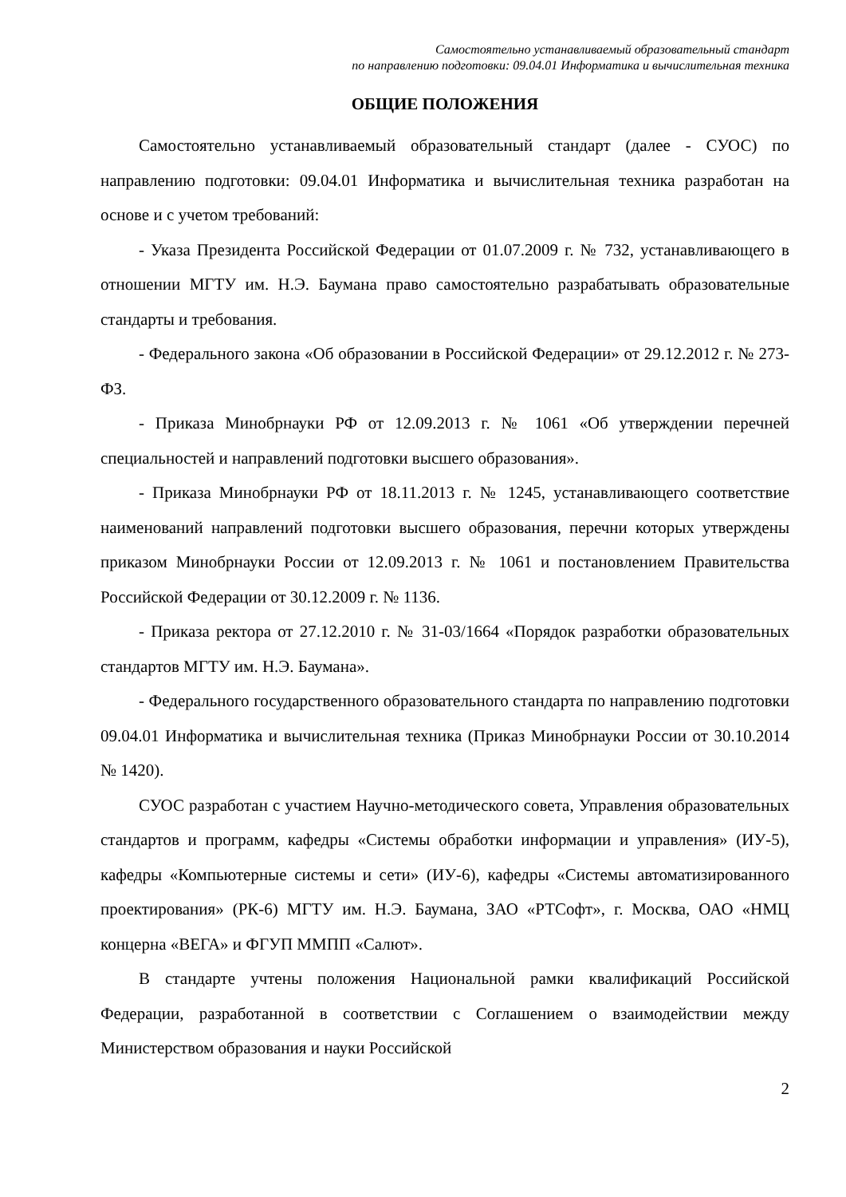Самостоятельно устанавливаемый образовательный стандарт
по направлению подготовки: 09.04.01 Информатика и вычислительная техника
ОБЩИЕ ПОЛОЖЕНИЯ
Самостоятельно устанавливаемый образовательный стандарт (далее - СУОС) по направлению подготовки: 09.04.01 Информатика и вычислительная техника разработан на основе и с учетом требований:
- Указа Президента Российской Федерации от 01.07.2009 г. № 732, устанавливающего в отношении МГТУ им. Н.Э. Баумана право самостоятельно разрабатывать образовательные стандарты и требования.
- Федерального закона «Об образовании в Российской Федерации» от 29.12.2012 г. № 273-ФЗ.
- Приказа Минобрнауки РФ от 12.09.2013 г. № 1061 «Об утверждении перечней специальностей и направлений подготовки высшего образования».
- Приказа Минобрнауки РФ от 18.11.2013 г. № 1245, устанавливающего соответствие наименований направлений подготовки высшего образования, перечни которых утверждены приказом Минобрнауки России от 12.09.2013 г. № 1061 и постановлением Правительства Российской Федерации от 30.12.2009 г. № 1136.
- Приказа ректора от 27.12.2010 г. № 31-03/1664 «Порядок разработки образовательных стандартов МГТУ им. Н.Э. Баумана».
- Федерального государственного образовательного стандарта по направлению подготовки 09.04.01 Информатика и вычислительная техника (Приказ Минобрнауки России от 30.10.2014 № 1420).
СУОС разработан с участием Научно-методического совета, Управления образовательных стандартов и программ, кафедры «Системы обработки информации и управления» (ИУ-5), кафедры «Компьютерные системы и сети» (ИУ-6), кафедры «Системы автоматизированного проектирования» (РК-6) МГТУ им. Н.Э. Баумана, ЗАО «РТСофт», г. Москва, ОАО «НМЦ концерна «ВЕГА» и ФГУП ММПП «Салют».
В стандарте учтены положения Национальной рамки квалификаций Российской Федерации, разработанной в соответствии с Соглашением о взаимодействии между Министерством образования и науки Российской
2